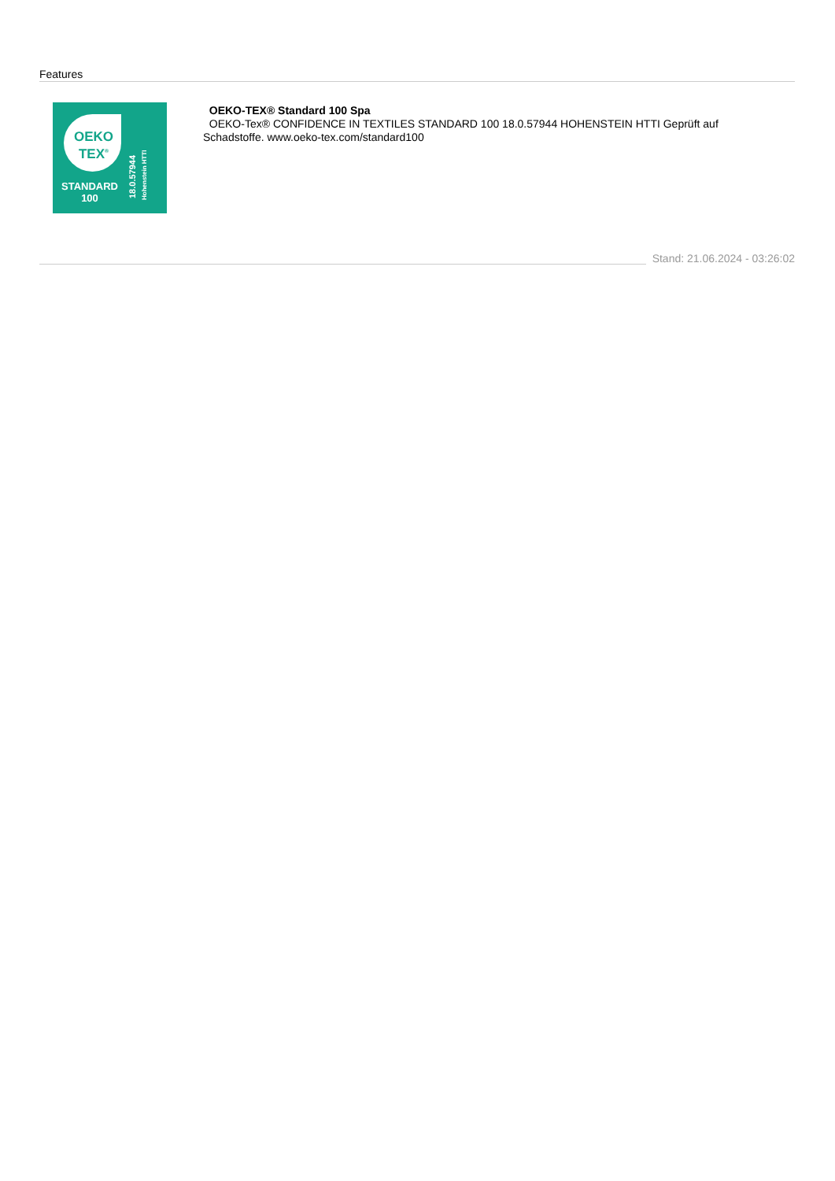Features
OEKO
TEX<sup>®</sup>
STANDARD
100
18.0.57944 Hohenstein HTTI
OEKO-TEX® Standard 100 Spa
OEKO-Tex® CONFIDENCE IN TEXTILES STANDARD 100 18.0.57944 HOHENSTEIN HTTI Geprüft auf Schadstoffe. www.oeko-tex.com/standard100
Stand: 21.06.2024 - 03:26:02